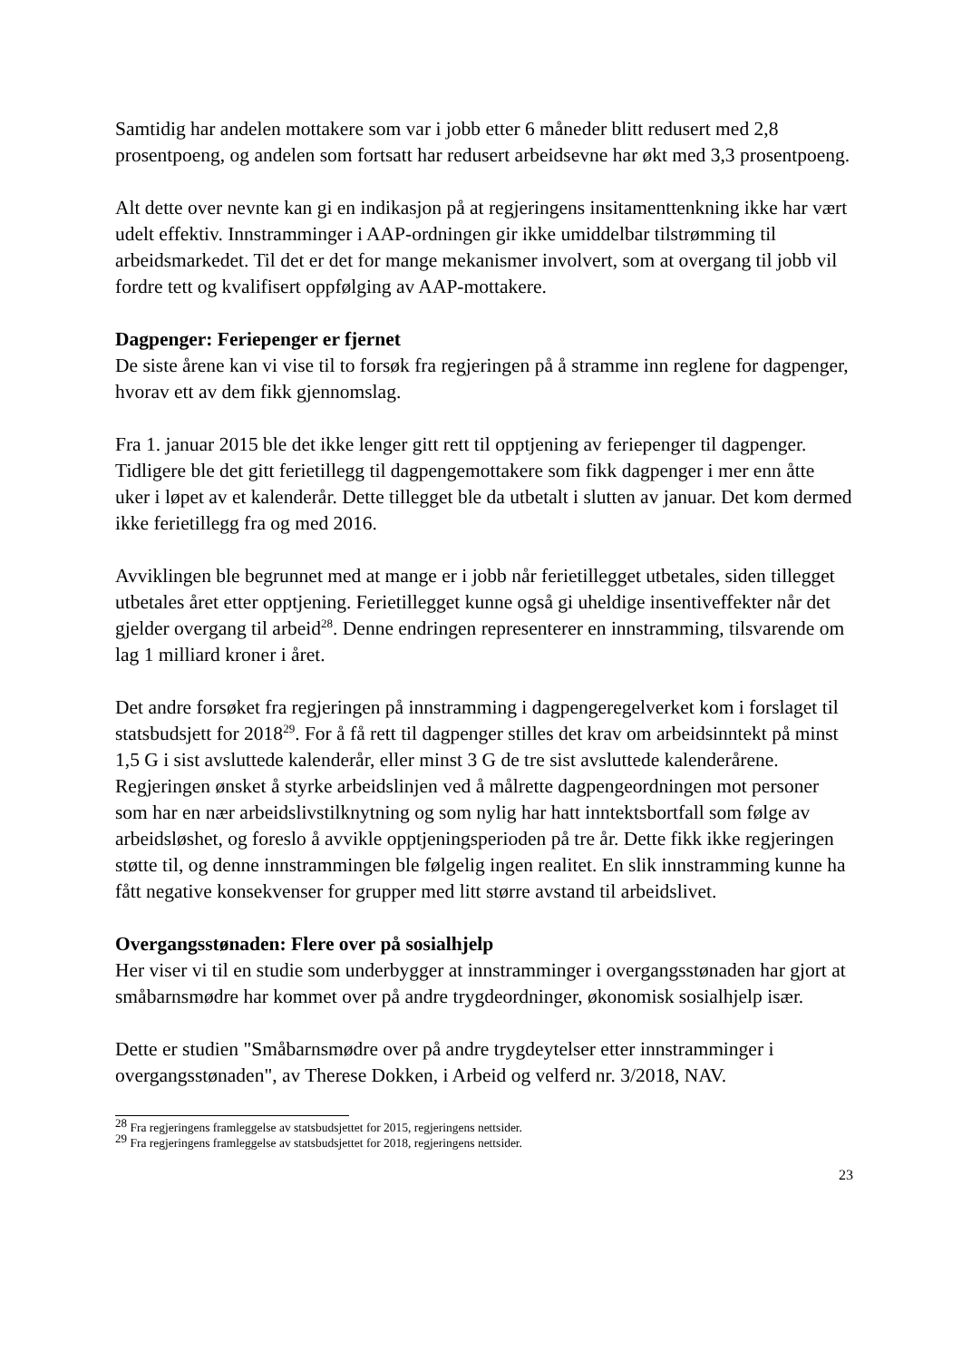Samtidig har andelen mottakere som var i jobb etter 6 måneder blitt redusert med 2,8 prosentpoeng, og andelen som fortsatt har redusert arbeidsevne har økt med 3,3 prosentpoeng.
Alt dette over nevnte kan gi en indikasjon på at regjeringens insitamenttenkning ikke har vært udelt effektiv. Innstramminger i AAP-ordningen gir ikke umiddelbar tilstrømming til arbeidsmarkedet. Til det er det for mange mekanismer involvert, som at overgang til jobb vil fordre tett og kvalifisert oppfølging av AAP-mottakere.
Dagpenger: Feriepenger er fjernet
De siste årene kan vi vise til to forsøk fra regjeringen på å stramme inn reglene for dagpenger, hvorav ett av dem fikk gjennomslag.
Fra 1. januar 2015 ble det ikke lenger gitt rett til opptjening av feriepenger til dagpenger. Tidligere ble det gitt ferietillegg til dagpengemottakere som fikk dagpenger i mer enn åtte uker i løpet av et kalenderår. Dette tillegget ble da utbetalt i slutten av januar. Det kom dermed ikke ferietillegg fra og med 2016.
Avviklingen ble begrunnet med at mange er i jobb når ferietillegget utbetales, siden tillegget utbetales året etter opptjening. Ferietillegget kunne også gi uheldige insentiveffekter når det gjelder overgang til arbeid<sup>28</sup>. Denne endringen representerer en innstramming, tilsvarende om lag 1 milliard kroner i året.
Det andre forsøket fra regjeringen på innstramming i dagpengeregelverket kom i forslaget til statsbudsjett for 2018<sup>29</sup>. For å få rett til dagpenger stilles det krav om arbeidsinntekt på minst 1,5 G i sist avsluttede kalenderår, eller minst 3 G de tre sist avsluttede kalenderårene. Regjeringen ønsket å styrke arbeidslinjen ved å målrette dagpengeordningen mot personer som har en nær arbeidslivstilknytning og som nylig har hatt inntektsbortfall som følge av arbeidsløshet, og foreslo å avvikle opptjeningsperioden på tre år. Dette fikk ikke regjeringen støtte til, og denne innstrammingen ble følgelig ingen realitet. En slik innstramming kunne ha fått negative konsekvenser for grupper med litt større avstand til arbeidslivet.
Overgangsstønaden: Flere over på sosialhjelp
Her viser vi til en studie som underbygger at innstramminger i overgangsstønaden har gjort at småbarnsmødre har kommet over på andre trygdeordninger, økonomisk sosialhjelp især.
Dette er studien "Småbarnsmødre over på andre trygdeytelser etter innstramminger i overgangsstønaden", av Therese Dokken, i Arbeid og velferd nr. 3/2018, NAV.
<sup>28</sup> Fra regjeringens framleggelse av statsbudsjettet for 2015, regjeringens nettsider.
<sup>29</sup> Fra regjeringens framleggelse av statsbudsjettet for 2018, regjeringens nettsider.
23